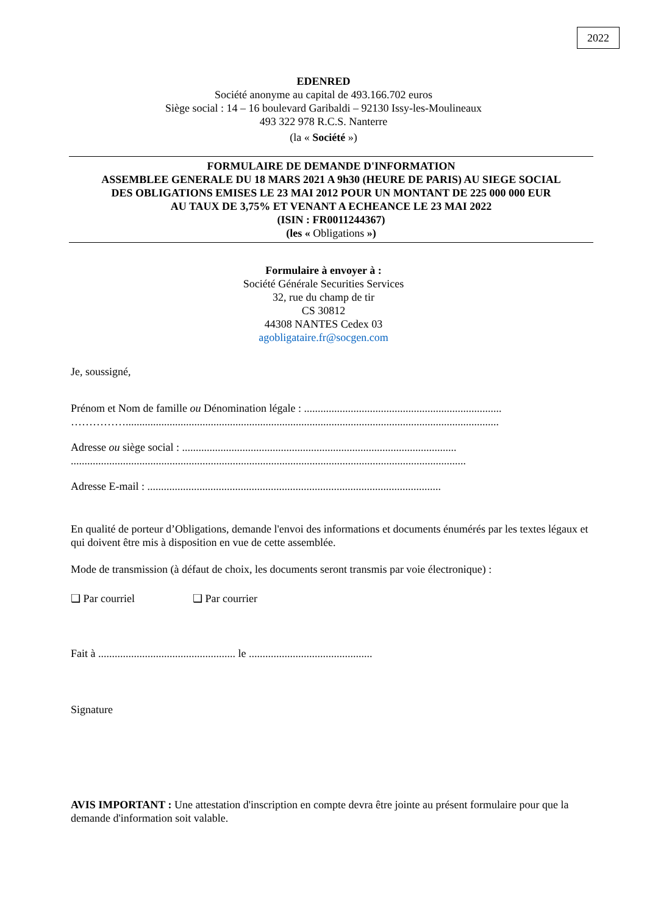2022
EDENRED
Société anonyme au capital de 493.166.702 euros
Siège social : 14 – 16 boulevard Garibaldi – 92130 Issy-les-Moulineaux
493 322 978 R.C.S. Nanterre
(la « Société »)
FORMULAIRE DE DEMANDE D'INFORMATION
ASSEMBLEE GENERALE DU 18 MARS 2021 A 9h30 (HEURE DE PARIS) AU SIEGE SOCIAL
DES OBLIGATIONS EMISES LE 23 MAI 2012 POUR UN MONTANT DE 225 000 000 EUR
AU TAUX DE 3,75% ET VENANT A ECHEANCE LE 23 MAI 2022
(ISIN : FR0011244367)
(les « Obligations »)
Formulaire à envoyer à :
Société Générale Securities Services
32, rue du champ de tir
CS 30812
44308 NANTES Cedex 03
agobligataire.fr@socgen.com
Je, soussigné,
Prénom et Nom de famille ou Dénomination légale : ........................................................................
……………........................................................................................................................................
Adresse ou siège social : ....................................................................................................
................................................................................................................................................
Adresse E-mail : ...........................................................................................................
En qualité de porteur d’Obligations, demande l'envoi des informations et documents énumérés par les textes légaux et qui doivent être mis à disposition en vue de cette assemblée.
Mode de transmission (à défaut de choix, les documents seront transmis par voie électronique) :
❑ Par courriel ❑ Par courrier
Fait à .................................................. le .............................................
Signature
AVIS IMPORTANT : Une attestation d'inscription en compte devra être jointe au présent formulaire pour que la demande d'information soit valable.